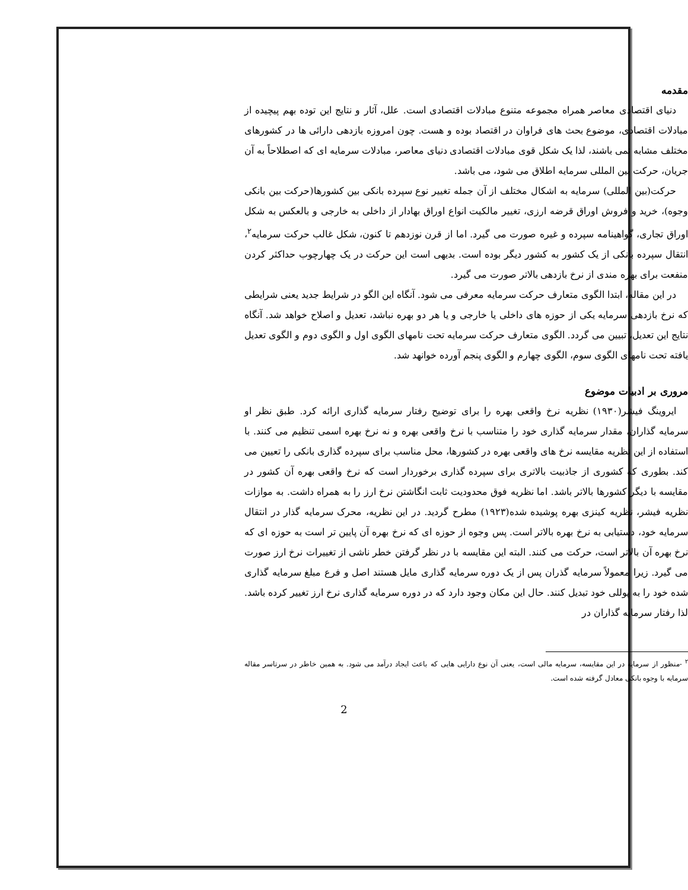مقدمه
دنیای اقتصادی معاصر همراه مجموعه متنوع مبادلات اقتصادی است. علل، آثار و نتایج این توده بهم پیچیده از مبادلات اقتصادی، موضوع بحث های فراوان در اقتصاد بوده و هست. چون امروزه بازدهی دارائی ها در کشورهای مختلف مشابه نمی باشند، لذا یک شکل قوی مبادلات اقتصادی دنیای معاصر، مبادلات سرمایه ای که اصطلاحاً به آن جریان، حرکت بین المللی سرمایه اطلاق می شود، می باشد.
حرکت(بین المللی) سرمایه به اشکال مختلف از آن جمله تغییر نوع سپرده بانکی بین کشورها(حرکت بین بانکی وجوه)، خرید و فروش اوراق قرضه ارزی، تغییر مالکیت انواع اوراق بهادار از داخلی به خارجی و بالعکس به شکل اوراق تجاری، گواهینامه سپرده و غیره صورت می گیرد. اما از قرن نوزدهم تا کنون، شکل غالب حرکت سرمایه<sup>۲</sup>، انتقال سپرده بانکی از یک کشور به کشور دیگر بوده است. بدیهی است این حرکت در یک چهارچوب حداکثر کردن منفعت برای بهره مندی از نرخ بازدهی بالاتر صورت می گیرد.
در این مقاله، ابتدا الگوی متعارف حرکت سرمایه معرفی می شود. آنگاه این الگو در شرایط جدید یعنی شرایطی که نرخ بازدهی سرمایه یکی از حوزه های داخلی یا خارجی و یا هر دو بهره نباشد، تعدیل و اصلاح خواهد شد. آنگاه نتایج این تعدیل، تبیین می گردد. الگوی متعارف حرکت سرمایه تحت نامهای الگوی اول و الگوی دوم و الگوی تعدیل یافته تحت نامهای الگوی سوم، الگوی چهارم و الگوی پنجم آورده خوانهد شد.
مروری بر ادبیات موضوع
ایروینگ فیشر(۱۹۳۰) نظریه نرخ واقعی بهره را برای توضیح رفتار سرمایه گذاری ارائه کرد. طبق نظر او سرمایه گذاران، مقدار سرمایه گذاری خود را متناسب با نرخ واقعی بهره و نه نرخ بهره اسمی تنظیم می کنند. با استفاده از این نظریه مقایسه نرخ های واقعی بهره در کشورها، محل مناسب برای سپرده گذاری بانکی را تعیین می کند. بطوری که کشوری از جاذبیت بالاتری برای سپرده گذاری برخوردار است که نرخ واقعی بهره آن کشور در مقایسه با دیگر کشورها بالاتر باشد. اما نظریه فوق محدودیت ثابت انگاشتن نرخ ارز را به همراه داشت. به موازات نظریه فیشر، نظریه کینزی بهره پوشیده شده(۱۹۲۳) مطرح گردید. در این نظریه، محرک سرمایه گذار در انتقال سرمایه خود، دستیابی به نرخ بهره بالاتر است. پس وجوه از حوزه ای که نرخ بهره آن پایین تر است به حوزه ای که نرخ بهره آن بالاتر است، حرکت می کنند. البته این مقایسه با در نظر گرفتن خطر ناشی از تغییرات نرخ ارز صورت می گیرد. زیرا معمولاً سرمایه گذران پس از یک دوره سرمایه گذاری مایل هستند اصل و فرع مبلغ سرمایه گذاری شده خود را به پوللی خود تبدیل کنند. حال این مکان وجود دارد که در دوره سرمایه گذاری نرخ ارز تغییر کرده باشد. لذا رفتار سرمایه گذاران در
<sup>۲</sup> -منظور از سرمایه در این مقایسه، سرمایه مالی است، یعنی آن نوع دارایی هایی که باعث ایجاد درآمد می شود. به همین خاطر در سرتاسر مقاله سرمایه با وجوه بانکی معادل گرفته شده است.
2